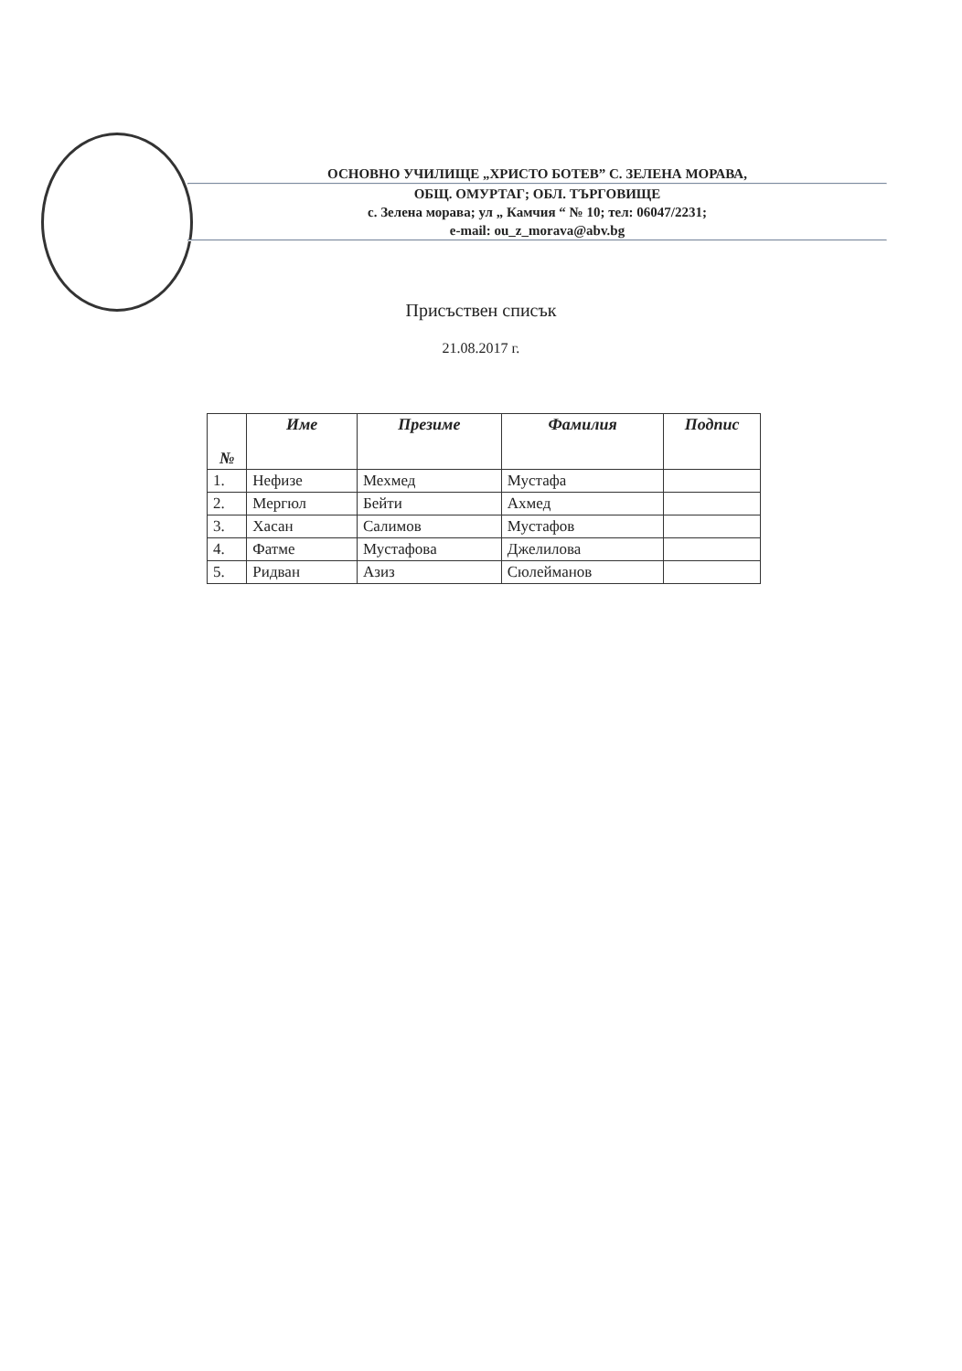ОСНОВНО УЧИЛИЩЕ „ХРИСТО БОТЕВ” С. ЗЕЛЕНА МОРАВА,
ОБЩ. ОМУРТАГ; ОБЛ. ТЪРГОВИЩЕ
с. Зелена морава; ул „ Камчия “ № 10; тел: 06047/2231;
e-mail: ou_z_morava@abv.bg
Присъствен списък
21.08.2017 г.
| № | Име | Презиме | Фамилия | Подпис |
| --- | --- | --- | --- | --- |
| 1. | Нефизе | Мехмед | Мустафа | |
| 2. | Мергюл | Бейти | Ахмед | |
| 3. | Хасан | Салимов | Мустафов | |
| 4. | Фатме | Мустафова | Джелилова | |
| 5. | Ридван | Азиз | Сюлейманов | |